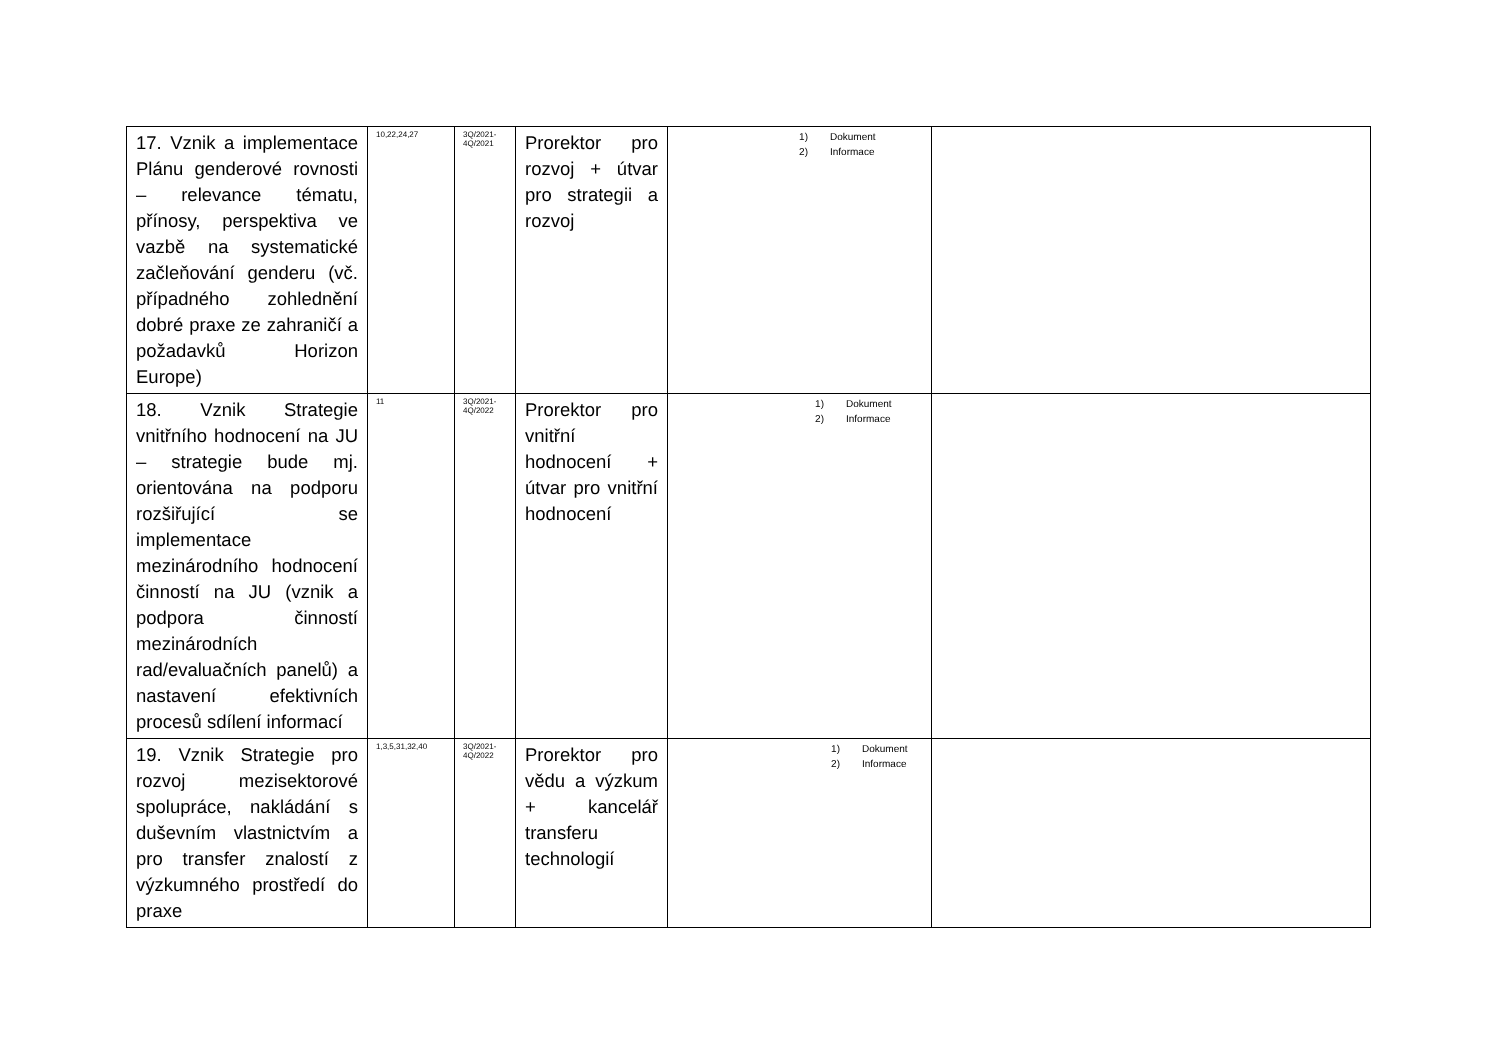| 17. Vznik a implementace Plánu genderové rovnosti – relevance tématu, přínosy, perspektiva ve vazbě na systematické začleňování genderu (vč. případného zohlednění dobré praxe ze zahraničí a požadavků Horizon Europe) | 10,22,24,27 | 3Q/2021- 4Q/2021 | Prorektor pro rozvoj + útvar pro strategii a rozvoj | 1) Dokument 2) Informace | |
| 18. Vznik Strategie vnitřního hodnocení na JU – strategie bude mj. orientována na podporu rozšiřující se implementace mezinárodního hodnocení činností na JU (vznik a podpora činností mezinárodních rad/evaluačních panelů) a nastavení efektivních procesů sdílení informací | 11 | 3Q/2021- 4Q/2022 | Prorektor pro vnitřní hodnocení + útvar pro vnitřní hodnocení | 1) Dokument 2) Informace | |
| 19. Vznik Strategie pro rozvoj mezisektorové spolupráce, nakládání s duševním vlastnictvím a pro transfer znalostí z výzkumného prostředí do praxe | 1,3,5,31,32,40 | 3Q/2021- 4Q/2022 | Prorektor pro vědu a výzkum + kancelář transferu technologií | 1) Dokument 2) Informace | |